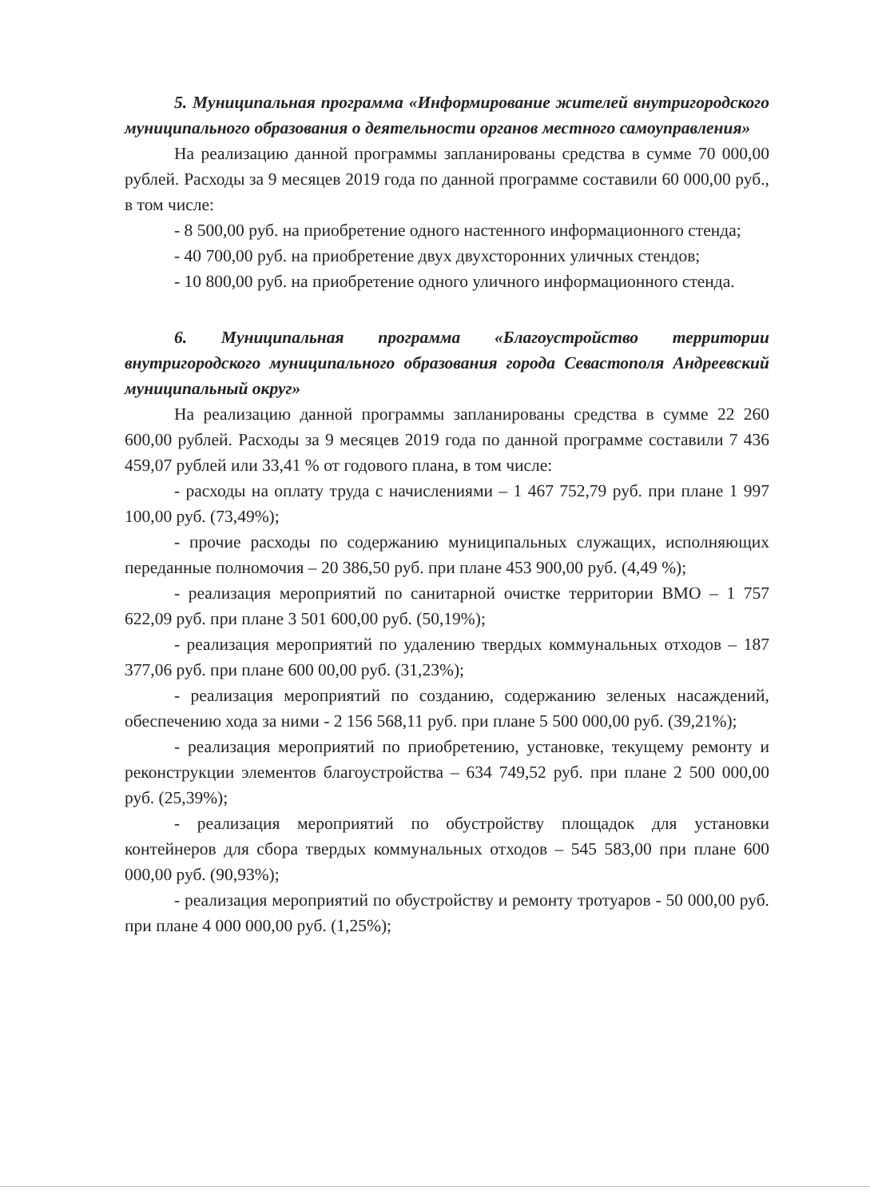5. Муниципальная программа «Информирование жителей внутригородского муниципального образования о деятельности органов местного самоуправления»
На реализацию данной программы запланированы средства в сумме 70 000,00 рублей. Расходы за 9 месяцев 2019 года по данной программе составили 60 000,00 руб., в том числе:
- 8 500,00 руб. на приобретение одного настенного информационного стенда;
- 40 700,00 руб. на приобретение двух двухсторонних уличных стендов;
- 10 800,00 руб. на приобретение одного уличного информационного стенда.
6. Муниципальная программа «Благоустройство территории внутригородского муниципального образования города Севастополя Андреевский муниципальный округ»
На реализацию данной программы запланированы средства в сумме 22 260 600,00 рублей. Расходы за 9 месяцев 2019 года по данной программе составили 7 436 459,07 рублей или 33,41 % от годового плана, в том числе:
- расходы на оплату труда с начислениями – 1 467 752,79 руб. при плане 1 997 100,00 руб. (73,49%);
- прочие расходы по содержанию муниципальных служащих, исполняющих переданные полномочия – 20 386,50 руб. при плане 453 900,00 руб. (4,49 %);
- реализация мероприятий по санитарной очистке территории ВМО – 1 757 622,09 руб. при плане 3 501 600,00 руб. (50,19%);
- реализация мероприятий по удалению твердых коммунальных отходов – 187 377,06 руб. при плане 600 00,00 руб. (31,23%);
- реализация мероприятий по созданию, содержанию зеленых насаждений, обеспечению хода за ними - 2 156 568,11 руб. при плане 5 500 000,00 руб. (39,21%);
- реализация мероприятий по приобретению, установке, текущему ремонту и реконструкции элементов благоустройства – 634 749,52 руб. при плане 2 500 000,00 руб. (25,39%);
- реализация мероприятий по обустройству площадок для установки контейнеров для сбора твердых коммунальных отходов – 545 583,00 при плане 600 000,00 руб. (90,93%);
- реализация мероприятий по обустройству и ремонту тротуаров - 50 000,00 руб. при плане 4 000 000,00 руб. (1,25%);